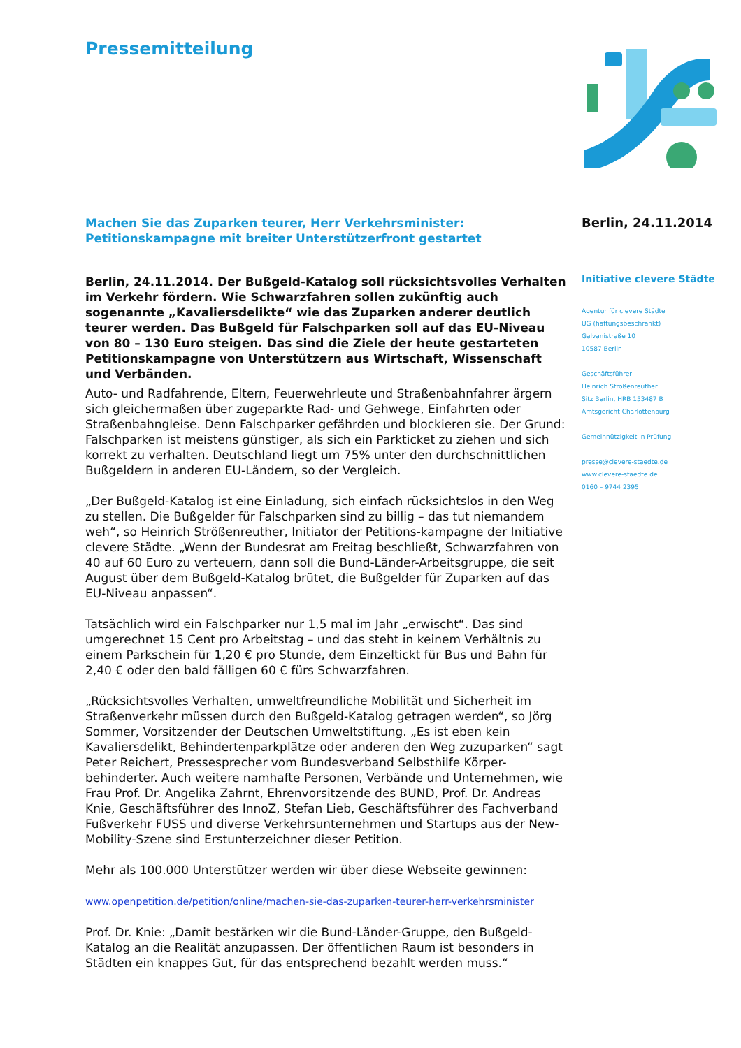Pressemitteilung
Machen Sie das Zuparken teurer, Herr Verkehrsminister:
Petitionskampagne mit breiter Unterstützerfront gestartet
Berlin, 24.11.2014. Der Bußgeld-Katalog soll rücksichtsvolles Verhalten im Verkehr fördern. Wie Schwarzfahren sollen zukünftig auch sogenannte „Kavaliersdelikte“ wie das Zuparken anderer deutlich teurer werden. Das Bußgeld für Falschparken soll auf das EU-Niveau von 80 – 130 Euro steigen. Das sind die Ziele der heute gestarteten Petitionskampagne von Unterstützern aus Wirtschaft, Wissenschaft und Verbänden.
Auto- und Radfahrende, Eltern, Feuerwehrleute und Straßenbahnfahrer ärgern sich gleichermaßen über zugeparkte Rad- und Gehwege, Einfahrten oder Straßenbahngleise. Denn Falschparker gefährden und blockieren sie. Der Grund: Falschparken ist meistens günstiger, als sich ein Parkticket zu ziehen und sich korrekt zu verhalten. Deutschland liegt um 75% unter den durchschnittlichen Bußgeldern in anderen EU-Ländern, so der Vergleich.
„Der Bußgeld-Katalog ist eine Einladung, sich einfach rücksichtslos in den Weg zu stellen. Die Bußgelder für Falschparken sind zu billig – das tut niemandem weh“, so Heinrich Strößenreuther, Initiator der Petitions-kampagne der Initiative clevere Städte. „Wenn der Bundesrat am Freitag beschließt, Schwarzfahren von 40 auf 60 Euro zu verteuern, dann soll die Bund-Länder-Arbeitsgruppe, die seit August über dem Bußgeld-Katalog brütet, die Bußgelder für Zuparken auf das EU-Niveau anpassen“.
Tatsächlich wird ein Falschparker nur 1,5 mal im Jahr „erwischt“. Das sind umgerechnet 15 Cent pro Arbeitstag – und das steht in keinem Verhältnis zu einem Parkschein für 1,20 € pro Stunde, dem Einzeltickt für Bus und Bahn für 2,40 € oder den bald fälligen 60 € fürs Schwarzfahren.
„Rücksichtsvolles Verhalten, umweltfreundliche Mobilität und Sicherheit im Straßenverkehr müssen durch den Bußgeld-Katalog getragen werden“, so Jörg Sommer, Vorsitzender der Deutschen Umweltstiftung. „Es ist eben kein Kavaliersdelikt, Behindertenparkplätze oder anderen den Weg zuzuparken“ sagt Peter Reichert, Pressesprecher vom Bundesverband Selbsthilfe Körper-behinderter. Auch weitere namhafte Personen, Verbände und Unternehmen, wie Frau Prof. Dr. Angelika Zahrnt, Ehrenvorsitzende des BUND, Prof. Dr. Andreas Knie, Geschäftsführer des InnoZ, Stefan Lieb, Geschäftsführer des Fachverband Fußverkehr FUSS und diverse Verkehrsunternehmen und Startups aus der New-Mobility-Szene sind Erstunterzeichner dieser Petition.
Mehr als 100.000 Unterstützer werden wir über diese Webseite gewinnen:
www.openpetition.de/petition/online/machen-sie-das-zuparken-teurer-herr-verkehrsminister
Prof. Dr. Knie: „Damit bestärken wir die Bund-Länder-Gruppe, den Bußgeld-Katalog an die Realität anzupassen. Der öffentlichen Raum ist besonders in Städten ein knappes Gut, für das entsprechend bezahlt werden muss.“
Berlin, 24.11.2014
Initiative clevere Städte
Agentur für clevere Städte
UG (haftungsbeschränkt)
Galvanistraße 10
10587 Berlin
Geschäftsführer
Heinrich Strößenreuther
Sitz Berlin, HRB 153487 B
Amtsgericht Charlottenburg
Gemeinnützigkeit in Prüfung
presse@clevere-staedte.de
www.clevere-staedte.de
0160 – 9744 2395